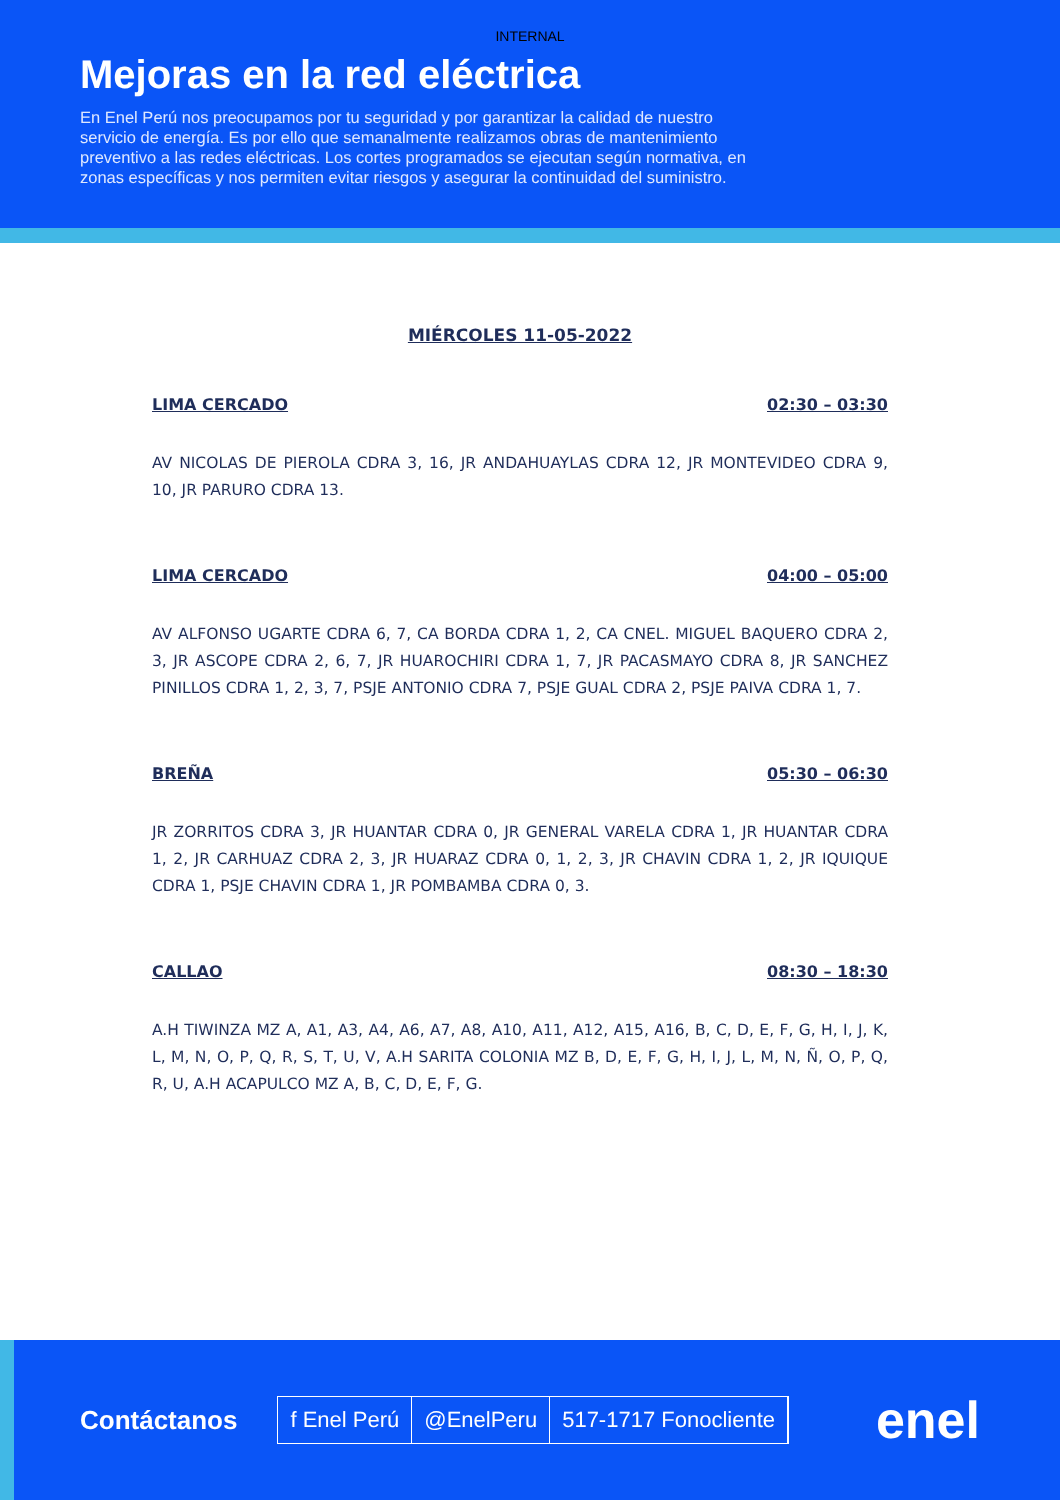INTERNAL
Mejoras en la red eléctrica
En Enel Perú nos preocupamos por tu seguridad y por garantizar la calidad de nuestro servicio de energía. Es por ello que semanalmente realizamos obras de mantenimiento preventivo a las redes eléctricas. Los cortes programados se ejecutan según normativa, en zonas específicas y nos permiten evitar riesgos y asegurar la continuidad del suministro.
MIÉRCOLES 11-05-2022
LIMA CERCADO 02:30 – 03:30
AV NICOLAS DE PIEROLA CDRA 3, 16, JR ANDAHUAYLAS CDRA 12, JR MONTEVIDEO CDRA 9, 10, JR PARURO CDRA 13.
LIMA CERCADO 04:00 – 05:00
AV ALFONSO UGARTE CDRA 6, 7, CA BORDA CDRA 1, 2, CA CNEL. MIGUEL BAQUERO CDRA 2, 3, JR ASCOPE CDRA 2, 6, 7, JR HUAROCHIRI CDRA 1, 7, JR PACASMAYO CDRA 8, JR SANCHEZ PINILLOS CDRA 1, 2, 3, 7, PSJE ANTONIO CDRA 7, PSJE GUAL CDRA 2, PSJE PAIVA CDRA 1, 7.
BREÑA 05:30 – 06:30
JR ZORRITOS CDRA 3, JR HUANTAR CDRA 0, JR GENERAL VARELA CDRA 1, JR HUANTAR CDRA 1, 2, JR CARHUAZ CDRA 2, 3, JR HUARAZ CDRA 0, 1, 2, 3, JR CHAVIN CDRA 1, 2, JR IQUIQUE CDRA 1, PSJE CHAVIN CDRA 1, JR POMBAMBA CDRA 0, 3.
CALLAO 08:30 – 18:30
A.H TIWINZA MZ A, A1, A3, A4, A6, A7, A8, A10, A11, A12, A15, A16, B, C, D, E, F, G, H, I, J, K, L, M, N, O, P, Q, R, S, T, U, V, A.H SARITA COLONIA MZ B, D, E, F, G, H, I, J, L, M, N, Ñ, O, P, Q, R, U, A.H ACAPULCO MZ A, B, C, D, E, F, G.
Contáctanos
f Enel Perú @EnelPeru 517-1717 Fonocliente
enel